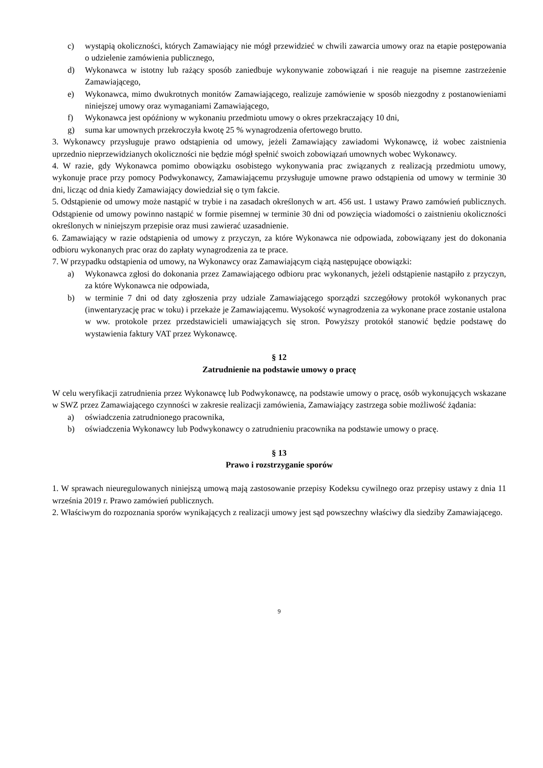c) wystąpią okoliczności, których Zamawiający nie mógł przewidzieć w chwili zawarcia umowy oraz na etapie postępowania o udzielenie zamówienia publicznego,
d) Wykonawca w istotny lub rażący sposób zaniedbuje wykonywanie zobowiązań i nie reaguje na pisemne zastrzeżenie Zamawiającego,
e) Wykonawca, mimo dwukrotnych monitów Zamawiającego, realizuje zamówienie w sposób niezgodny z postanowieniami niniejszej umowy oraz wymaganiami Zamawiającego,
f) Wykonawca jest opóźniony w wykonaniu przedmiotu umowy o okres przekraczający 10 dni,
g) suma kar umownych przekroczyła kwotę 25 % wynagrodzenia ofertowego brutto.
3. Wykonawcy przysługuje prawo odstąpienia od umowy, jeżeli Zamawiający zawiadomi Wykonawcę, iż wobec zaistnienia uprzednio nieprzewidzianych okoliczności nie będzie mógł spełnić swoich zobowiązań umownych wobec Wykonawcy.
4. W razie, gdy Wykonawca pomimo obowiązku osobistego wykonywania prac związanych z realizacją przedmiotu umowy, wykonuje prace przy pomocy Podwykonawcy, Zamawiającemu przysługuje umowne prawo odstąpienia od umowy w terminie 30 dni, licząc od dnia kiedy Zamawiający dowiedział się o tym fakcie.
5. Odstąpienie od umowy może nastąpić w trybie i na zasadach określonych w art. 456 ust. 1 ustawy Prawo zamówień publicznych. Odstąpienie od umowy powinno nastąpić w formie pisemnej w terminie 30 dni od powzięcia wiadomości o zaistnieniu okoliczności określonych w niniejszym przepisie oraz musi zawierać uzasadnienie.
6. Zamawiający w razie odstąpienia od umowy z przyczyn, za które Wykonawca nie odpowiada, zobowiązany jest do dokonania odbioru wykonanych prac oraz do zapłaty wynagrodzenia za te prace.
7. W przypadku odstąpienia od umowy, na Wykonawcy oraz Zamawiającym ciążą następujące obowiązki:
a) Wykonawca zgłosi do dokonania przez Zamawiającego odbioru prac wykonanych, jeżeli odstąpienie nastąpiło z przyczyn, za które Wykonawca nie odpowiada,
b) w terminie 7 dni od daty zgłoszenia przy udziale Zamawiającego sporządzi szczegółowy protokół wykonanych prac (inwentaryzację prac w toku) i przekaże je Zamawiającemu. Wysokość wynagrodzenia za wykonane prace zostanie ustalona w ww. protokole przez przedstawicieli umawiających się stron. Powyższy protokół stanowić będzie podstawę do wystawienia faktury VAT przez Wykonawcę.
§ 12
Zatrudnienie na podstawie umowy o pracę
W celu weryfikacji zatrudnienia przez Wykonawcę lub Podwykonawcę, na podstawie umowy o pracę, osób wykonujących wskazane w SWZ przez Zamawiającego czynności w zakresie realizacji zamówienia, Zamawiający zastrzega sobie możliwość żądania:
a) oświadczenia zatrudnionego pracownika,
b) oświadczenia Wykonawcy lub Podwykonawcy o zatrudnieniu pracownika na podstawie umowy o pracę.
§ 13
Prawo i rozstrzyganie sporów
1. W sprawach nieuregulowanych niniejszą umową mają zastosowanie przepisy Kodeksu cywilnego oraz przepisy ustawy z dnia 11 września 2019 r. Prawo zamówień publicznych.
2. Właściwym do rozpoznania sporów wynikających z realizacji umowy jest sąd powszechny właściwy dla siedziby Zamawiającego.
9